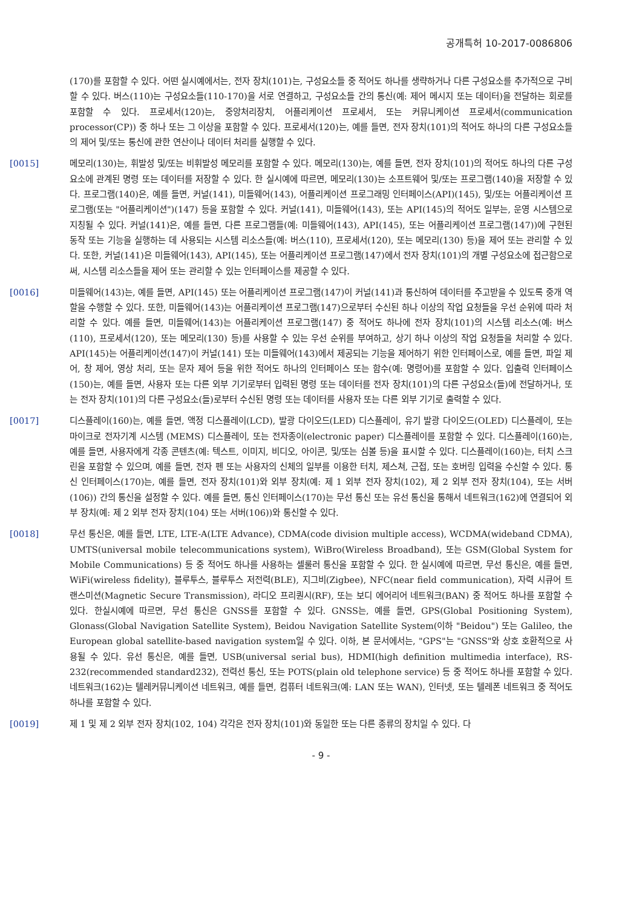공개특허 10-2017-0086806
(170)를 포함할 수 있다. 어떤 실시예에서는, 전자 장치(101)는, 구성요소들 중 적어도 하나를 생략하거나 다른 구성요소를 추가적으로 구비할 수 있다. 버스(110)는 구성요소들(110-170)을 서로 연결하고, 구성요소들 간의 통신(예: 제어 메시지 또는 데이터)을 전달하는 회로를 포함할 수 있다. 프로세서(120)는, 중앙처리장치, 어플리케이션 프로세서, 또는 커뮤니케이션 프로세서(communication processor(CP)) 중 하나 또는 그 이상을 포함할 수 있다. 프로세서(120)는, 예를 들면, 전자 장치(101)의 적어도 하나의 다른 구성요소들의 제어 및/또는 통신에 관한 연산이나 데이터 처리를 실행할 수 있다.
[0015] 메모리(130)는, 휘발성 및/또는 비휘발성 메모리를 포함할 수 있다. 메모리(130)는, 예를 들면, 전자 장치(101)의 적어도 하나의 다른 구성요소에 관계된 명령 또는 데이터를 저장할 수 있다. 한 실시예에 따르면, 메모리(130)는 소프트웨어 및/또는 프로그램(140)을 저장할 수 있다. 프로그램(140)은, 예를 들면, 커널(141), 미들웨어(143), 어플리케이션 프로그래밍 인터페이스(API)(145), 및/또는 어플리케이션 프로그램(또는 "어플리케이션")(147) 등을 포함할 수 있다. 커널(141), 미들웨어(143), 또는 API(145)의 적어도 일부는, 운영 시스템으로 지칭될 수 있다. 커널(141)은, 예를 들면, 다른 프로그램들(예: 미들웨어(143), API(145), 또는 어플리케이션 프로그램(147))에 구현된 동작 또는 기능을 실행하는 데 사용되는 시스템 리소스들(예: 버스(110), 프로세서(120), 또는 메모리(130) 등)을 제어 또는 관리할 수 있다. 또한, 커널(141)은 미들웨어(143), API(145), 또는 어플리케이션 프로그램(147)에서 전자 장치(101)의 개별 구성요소에 접근함으로써, 시스템 리소스들을 제어 또는 관리할 수 있는 인터페이스를 제공할 수 있다.
[0016] 미들웨어(143)는, 예를 들면, API(145) 또는 어플리케이션 프로그램(147)이 커널(141)과 통신하여 데이터를 주고받을 수 있도록 중개 역할을 수행할 수 있다. 또한, 미들웨어(143)는 어플리케이션 프로그램(147)으로부터 수신된 하나 이상의 작업 요청들을 우선 순위에 따라 처리할 수 있다. 예를 들면, 미들웨어(143)는 어플리케이션 프로그램(147) 중 적어도 하나에 전자 장치(101)의 시스템 리소스(예: 버스(110), 프로세서(120), 또는 메모리(130) 등)를 사용할 수 있는 우선 순위를 부여하고, 상기 하나 이상의 작업 요청들을 처리할 수 있다. API(145)는 어플리케이션(147)이 커널(141) 또는 미들웨어(143)에서 제공되는 기능을 제어하기 위한 인터페이스로, 예를 들면, 파일 제어, 창 제어, 영상 처리, 또는 문자 제어 등을 위한 적어도 하나의 인터페이스 또는 함수(예: 명령어)를 포함할 수 있다. 입출력 인터페이스(150)는, 예를 들면, 사용자 또는 다른 외부 기기로부터 입력된 명령 또는 데이터를 전자 장치(101)의 다른 구성요소(들)에 전달하거나, 또는 전자 장치(101)의 다른 구성요소(들)로부터 수신된 명령 또는 데이터를 사용자 또는 다른 외부 기기로 출력할 수 있다.
[0017] 디스플레이(160)는, 예를 들면, 액정 디스플레이(LCD), 발광 다이오드(LED) 디스플레이, 유기 발광 다이오드(OLED) 디스플레이, 또는 마이크로 전자기계 시스템 (MEMS) 디스플레이, 또는 전자종이(electronic paper) 디스플레이를 포함할 수 있다. 디스플레이(160)는, 예를 들면, 사용자에게 각종 콘텐츠(예: 텍스트, 이미지, 비디오, 아이콘, 및/또는 심볼 등)을 표시할 수 있다. 디스플레이(160)는, 터치 스크린을 포함할 수 있으며, 예를 들면, 전자 펜 또는 사용자의 신체의 일부를 이용한 터치, 제스쳐, 근접, 또는 호버링 입력을 수신할 수 있다. 통신 인터페이스(170)는, 예를 들면, 전자 장치(101)와 외부 장치(예: 제 1 외부 전자 장치(102), 제 2 외부 전자 장치(104), 또는 서버(106)) 간의 통신을 설정할 수 있다. 예를 들면, 통신 인터페이스(170)는 무선 통신 또는 유선 통신을 통해서 네트워크(162)에 연결되어 외부 장치(예: 제 2 외부 전자 장치(104) 또는 서버(106))와 통신할 수 있다.
[0018] 무선 통신은, 예를 들면, LTE, LTE-A(LTE Advance), CDMA(code division multiple access), WCDMA(wideband CDMA), UMTS(universal mobile telecommunications system), WiBro(Wireless Broadband), 또는 GSM(Global System for Mobile Communications) 등 중 적어도 하나를 사용하는 셀룰러 통신을 포함할 수 있다. 한 실시예에 따르면, 무선 통신은, 예를 들면, WiFi(wireless fidelity), 블루투스, 블루투스 저전력(BLE), 지그비(Zigbee), NFC(near field communication), 자력 시큐어 트랜스미션(Magnetic Secure Transmission), 라디오 프리퀀시(RF), 또는 보디 에어리어 네트워크(BAN) 중 적어도 하나를 포함할 수 있다. 한실시예에 따르면, 무선 통신은 GNSS를 포함할 수 있다. GNSS는, 예를 들면, GPS(Global Positioning System), Glonass(Global Navigation Satellite System), Beidou Navigation Satellite System(이하 "Beidou") 또는 Galileo, the European global satellite-based navigation system일 수 있다. 이하, 본 문서에서는, "GPS"는 "GNSS"와 상호 호환적으로 사용될 수 있다. 유선 통신은, 예를 들면, USB(universal serial bus), HDMI(high definition multimedia interface), RS-232(recommended standard232), 전력선 통신, 또는 POTS(plain old telephone service) 등 중 적어도 하나를 포함할 수 있다. 네트워크(162)는 텔레커뮤니케이션 네트워크, 예를 들면, 컴퓨터 네트워크(예: LAN 또는 WAN), 인터넷, 또는 텔레폰 네트워크 중 적어도 하나를 포함할 수 있다.
[0019] 제 1 및 제 2 외부 전자 장치(102, 104) 각각은 전자 장치(101)와 동일한 또는 다른 종류의 장치일 수 있다. 다
- 9 -